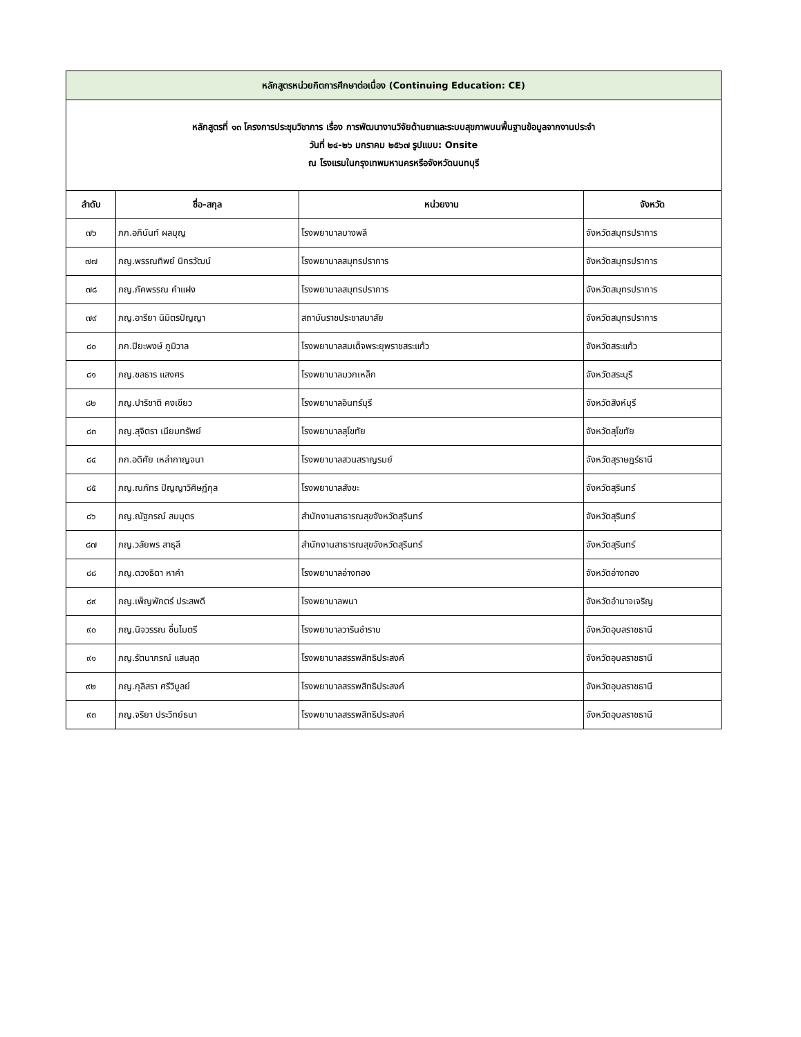| หลักสูตรหน่วยกิตการศึกษาต่อเนื่อง (Continuing Education: CE) | | | |
| หลักสูตรที่ ๑๓ โครงการประชุมวิชาการ เรื่อง การพัฒนางานวิจัยด้านยาและระบบสุขภาพบนพื้นฐานข้อมูลจากงานประจำ วันที่ ๒๔-๒๖ มกราคม ๒๕๖๗ รูปแบบ: Onsite ณ โรงแรมในกรุงเทพมหานครหรือจังหวัดนนทบุรี | | | |
| ลำดับ | ชื่อ-สกุล | หน่วยงาน | จังหวัด |
| ๗๖ | ภก.อภินันท์ ผลบุญ | โรงพยาบาลบางพลี | จังหวัดสมุทรปราการ |
| ๗๗ | ภญ.พรรณทิพย์ นิกรวัฒน์ | โรงพยาบาลสมุทรปราการ | จังหวัดสมุทรปราการ |
| ๗๘ | ภญ.ภัคพรรณ คำแฝง | โรงพยาบาลสมุทรปราการ | จังหวัดสมุทรปราการ |
| ๗๙ | ภญ.อารียา นิมิตรปัญญา | สถาบันราชประชาสมาสัย | จังหวัดสมุทรปราการ |
| ๘๐ | ภก.ปิยะพงษ์ ภูมิวาล | โรงพยาบาลสมเด็จพระยุพราชสระแก้ว | จังหวัดสระแก้ว |
| ๘๑ | ภญ.ชลธาร แสงศร | โรงพยาบาลมวกเหล็ก | จังหวัดสระบุรี |
| ๘๒ | ภญ.ปาริชาติ คงเขียว | โรงพยาบาลอินทร์บุรี | จังหวัดสิงห์บุรี |
| ๘๓ | ภญ.สุจิตรา เนียมทรัพย์ | โรงพยาบาลสุโขทัย | จังหวัดสุโขทัย |
| ๘๔ | ภก.อดิศัย เหล่ากาญจนา | โรงพยาบาลสวนสราญรมย์ | จังหวัดสุราษฎร์ธานี |
| ๘๕ | ภญ.ณภัทร ปัญญาวิศิษฏ์กุล | โรงพยาบาลสังขะ | จังหวัดสุรินทร์ |
| ๘๖ | ภญ.ณัฐภรณ์ สมบุตร | สำนักงานสาธารณสุขจังหวัดสุรินทร์ | จังหวัดสุรินทร์ |
| ๘๗ | ภญ.วลัยพร สาธุลี | สำนักงานสาธารณสุขจังหวัดสุรินทร์ | จังหวัดสุรินทร์ |
| ๘๘ | ภญ.ดวงธิดา หาคำ | โรงพยาบาลอ่างทอง | จังหวัดอ่างทอง |
| ๘๙ | ภญ.เพ็ญพักตร์ ประสพดี | โรงพยาบาลพนา | จังหวัดอำนาจเจริญ |
| ๙๐ | ภญ.นิจวรรณ ชื่นไมตรี | โรงพยาบาลวารินชำราบ | จังหวัดอุบลราชธานี |
| ๙๑ | ภญ.รัตนาภรณ์ แสนสุด | โรงพยาบาลสรรพสิทธิประสงค์ | จังหวัดอุบลราชธานี |
| ๙๒ | ภญ.กุลิสรา ศรีวิบูลย์ | โรงพยาบาลสรรพสิทธิประสงค์ | จังหวัดอุบลราชธานี |
| ๙๓ | ภญ.จริยา ประวิทย์ธนา | โรงพยาบาลสรรพสิทธิประสงค์ | จังหวัดอุบลราชธานี |